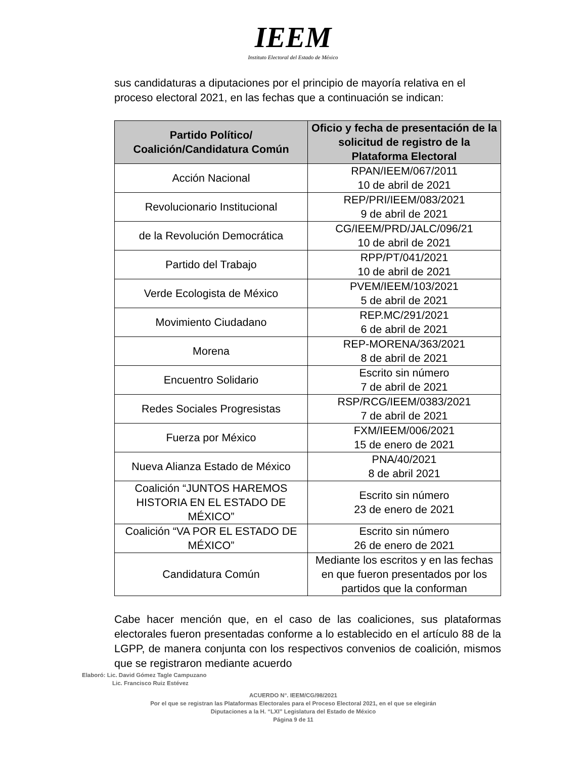IEEM
Instituto Electoral del Estado de México
sus candidaturas a diputaciones por el principio de mayoría relativa en el proceso electoral 2021, en las fechas que a continuación se indican:
| Partido Político/ Coalición/Candidatura Común | Oficio y fecha de presentación de la solicitud de registro de la Plataforma Electoral |
| --- | --- |
| Acción Nacional | RPAN/IEEM/067/2011 10 de abril de 2021 |
| Revolucionario Institucional | REP/PRI/IEEM/083/2021 9 de abril de 2021 |
| de la Revolución Democrática | CG/IEEM/PRD/JALC/096/21 10 de abril de 2021 |
| Partido del Trabajo | RPP/PT/041/2021 10 de abril de 2021 |
| Verde Ecologista de México | PVEM/IEEM/103/2021 5 de abril de 2021 |
| Movimiento Ciudadano | REP.MC/291/2021 6 de abril de 2021 |
| Morena | REP-MORENA/363/2021 8 de abril de 2021 |
| Encuentro Solidario | Escrito sin número 7 de abril de 2021 |
| Redes Sociales Progresistas | RSP/RCG/IEEM/0383/2021 7 de abril de 2021 |
| Fuerza por México | FXM/IEEM/006/2021 15 de enero de 2021 |
| Nueva Alianza Estado de México | PNA/40/2021 8 de abril 2021 |
| Coalición “JUNTOS HAREMOS HISTORIA EN EL ESTADO DE MÉXICO” | Escrito sin número 23 de enero de 2021 |
| Coalición “VA POR EL ESTADO DE MÉXICO” | Escrito sin número 26 de enero de 2021 |
| Candidatura Común | Mediante los escritos y en las fechas en que fueron presentados por los partidos que la conforman |
Cabe hacer mención que, en el caso de las coaliciones, sus plataformas electorales fueron presentadas conforme a lo establecido en el artículo 88 de la LGPP, de manera conjunta con los respectivos convenios de coalición, mismos que se registraron mediante acuerdo
Elaboró: Lic. David Gómez Tagle Campuzano
Lic. Francisco Ruiz Estévez
ACUERDO N°. IEEM/CG/98/2021
Por el que se registran las Plataformas Electorales para el Proceso Electoral 2021, en el que se elegirán
Diputaciones a la H. “LXI” Legislatura del Estado de México
Página 9 de 11